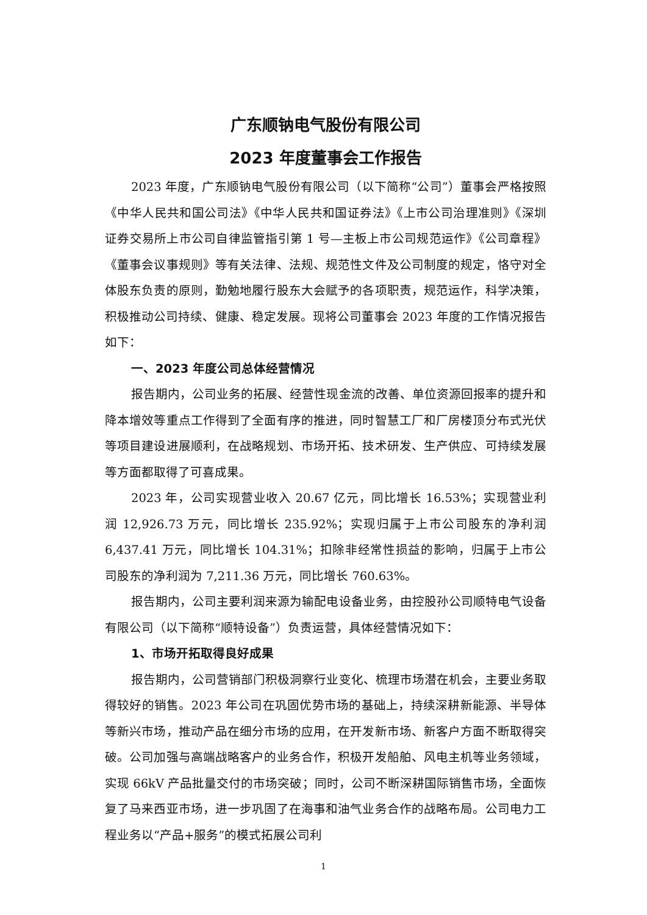广东顺钠电气股份有限公司
2023 年度董事会工作报告
2023 年度，广东顺钠电气股份有限公司（以下简称“公司”）董事会严格按照《中华人民共和国公司法》《中华人民共和国证券法》《上市公司治理准则》《深圳证券交易所上市公司自律监管指引第 1 号—主板上市公司规范运作》《公司章程》《董事会议事规则》等有关法律、法规、规范性文件及公司制度的规定，恪守对全体股东负责的原则，勤勉地履行股东大会赋予的各项职责，规范运作，科学决策，积极推动公司持续、健康、稳定发展。现将公司董事会 2023 年度的工作情况报告如下：
一、2023 年度公司总体经营情况
报告期内，公司业务的拓展、经营性现金流的改善、单位资源回报率的提升和降本增效等重点工作得到了全面有序的推进，同时智慧工厂和厂房楼顶分布式光伏等项目建设进展顺利，在战略规划、市场开拓、技术研发、生产供应、可持续发展等方面都取得了可喜成果。
2023 年，公司实现营业收入 20.67 亿元，同比增长 16.53%；实现营业利润 12,926.73 万元，同比增长 235.92%；实现归属于上市公司股东的净利润 6,437.41 万元，同比增长 104.31%；扣除非经常性损益的影响，归属于上市公司股东的净利润为 7,211.36 万元，同比增长 760.63%。
报告期内，公司主要利润来源为输配电设备业务，由控股孙公司顺特电气设备有限公司（以下简称“顺特设备”）负责运营，具体经营情况如下：
1、市场开拓取得良好成果
报告期内，公司营销部门积极洞察行业变化、梳理市场潜在机会，主要业务取得较好的销售。2023 年公司在巩固优势市场的基础上，持续深耕新能源、半导体等新兴市场，推动产品在细分市场的应用，在开发新市场、新客户方面不断取得突破。公司加强与高端战略客户的业务合作，积极开发船舶、风电主机等业务领域，实现 66kV 产品批量交付的市场突破；同时，公司不断深耕国际销售市场，全面恢复了马来西亚市场，进一步巩固了在海事和油气业务合作的战略布局。公司电力工程业务以“产品+服务”的模式拓展公司利
1